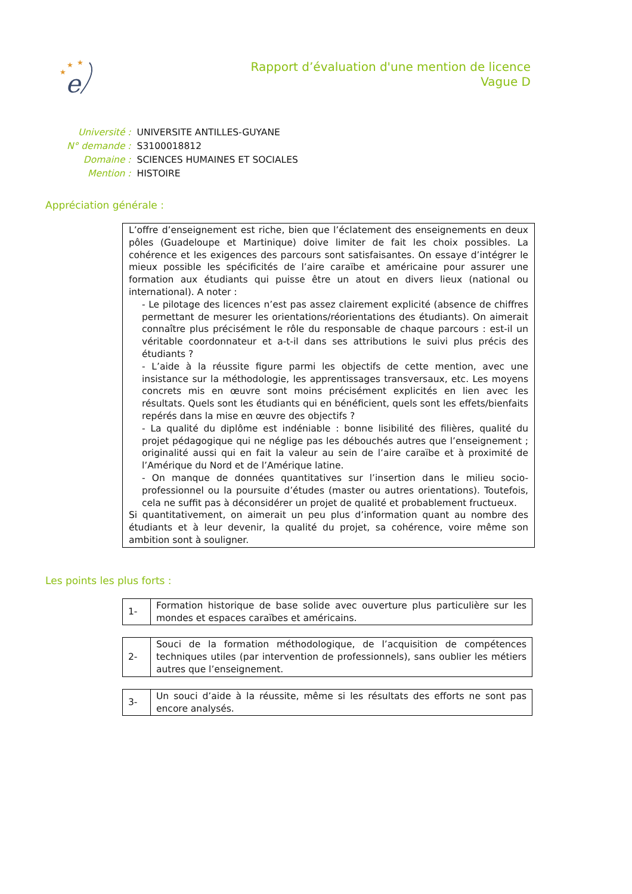★
★
★
e
Rapport d’évaluation d'une mention de licence
Vague D
| Université : | UNIVERSITE ANTILLES-GUYANE |
| N° demande : | S3100018812 |
| Domaine : | SCIENCES HUMAINES ET SOCIALES |
| Mention : | HISTOIRE |
Appréciation générale :
L’offre d’enseignement est riche, bien que l’éclatement des enseignements en deux pôles (Guadeloupe et Martinique) doive limiter de fait les choix possibles. La cohérence et les exigences des parcours sont satisfaisantes. On essaye d’intégrer le mieux possible les spécificités de l’aire caraïbe et américaine pour assurer une formation aux étudiants qui puisse être un atout en divers lieux (national ou international). A noter :
- Le pilotage des licences n’est pas assez clairement explicité (absence de chiffres permettant de mesurer les orientations/réorientations des étudiants). On aimerait connaître plus précisément le rôle du responsable de chaque parcours : est-il un véritable coordonnateur et a-t-il dans ses attributions le suivi plus précis des étudiants ?
- L’aide à la réussite figure parmi les objectifs de cette mention, avec une insistance sur la méthodologie, les apprentissages transversaux, etc. Les moyens concrets mis en œuvre sont moins précisément explicités en lien avec les résultats. Quels sont les étudiants qui en bénéficient, quels sont les effets/bienfaits repérés dans la mise en œuvre des objectifs ?
- La qualité du diplôme est indéniable : bonne lisibilité des filières, qualité du projet pédagogique qui ne néglige pas les débouchés autres que l’enseignement ; originalité aussi qui en fait la valeur au sein de l’aire caraïbe et à proximité de l’Amérique du Nord et de l’Amérique latine.
- On manque de données quantitatives sur l’insertion dans le milieu socio-professionnel ou la poursuite d’études (master ou autres orientations). Toutefois, cela ne suffit pas à déconsidérer un projet de qualité et probablement fructueux.
Si quantitativement, on aimerait un peu plus d’information quant au nombre des étudiants et à leur devenir, la qualité du projet, sa cohérence, voire même son ambition sont à souligner.
Les points les plus forts :
| 1- | Formation historique de base solide avec ouverture plus particulière sur les mondes et espaces caraïbes et américains. |
| 2- | Souci de la formation méthodologique, de l’acquisition de compétences techniques utiles (par intervention de professionnels), sans oublier les métiers autres que l’enseignement. |
| 3- | Un souci d’aide à la réussite, même si les résultats des efforts ne sont pas encore analysés. |